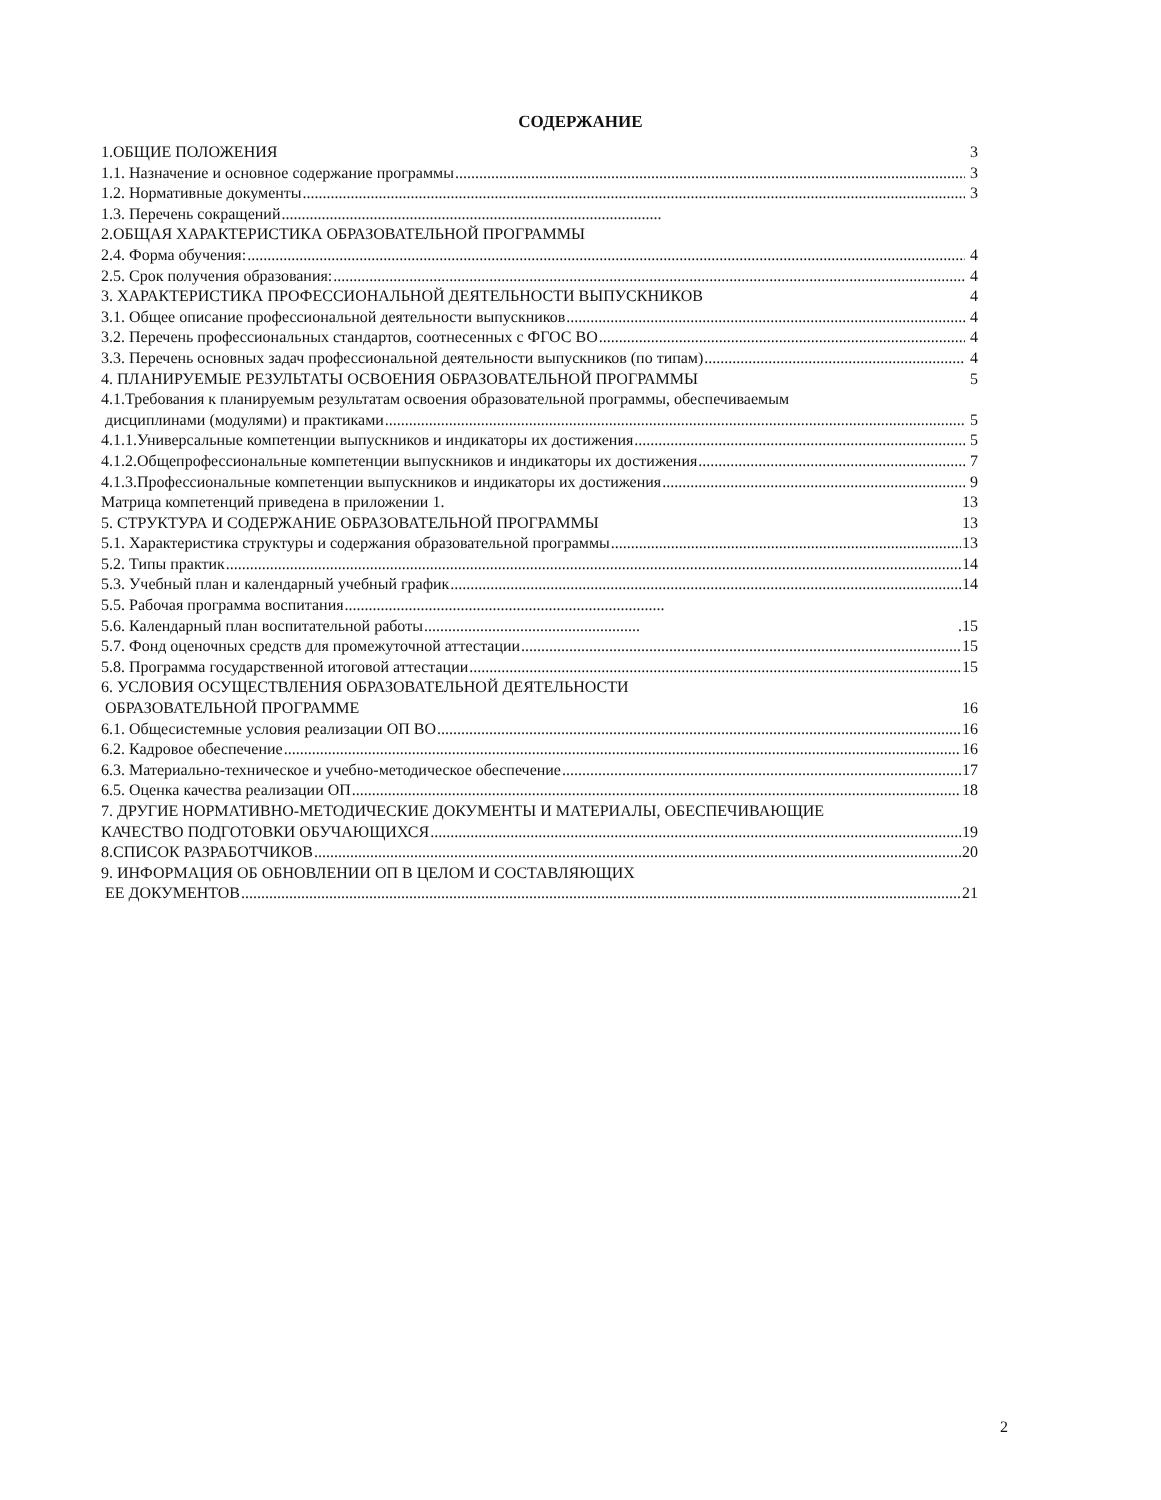СОДЕРЖАНИЕ
1.ОБЩИЕ ПОЛОЖЕНИЯ 3
1.1. Назначение и основное содержание программы 3
1.2. Нормативные документы 3
1.3. Перечень сокращений
2.ОБЩАЯ ХАРАКТЕРИСТИКА ОБРАЗОВАТЕЛЬНОЙ ПРОГРАММЫ
2.4. Форма обучения: 4
2.5. Срок получения образования: 4
3. ХАРАКТЕРИСТИКА ПРОФЕССИОНАЛЬНОЙ ДЕЯТЕЛЬНОСТИ ВЫПУСКНИКОВ 4
3.1. Общее описание профессиональной деятельности выпускников 4
3.2. Перечень профессиональных стандартов, соотнесенных с ФГОС ВО 4
3.3. Перечень основных задач профессиональной деятельности выпускников (по типам) 4
4. ПЛАНИРУЕМЫЕ РЕЗУЛЬТАТЫ ОСВОЕНИЯ ОБРАЗОВАТЕЛЬНОЙ ПРОГРАММЫ 5
4.1.Требования к планируемым результатам освоения образовательной программы, обеспечиваемым
дисциплинами (модулями) и практиками 5
4.1.1.Универсальные компетенции выпускников и индикаторы их достижения 5
4.1.2.Общепрофессиональные компетенции выпускников и индикаторы их достижения 7
4.1.3.Профессиональные компетенции выпускников и индикаторы их достижения 9
Матрица компетенций приведена в приложении 1. 13
5. СТРУКТУРА И СОДЕРЖАНИЕ ОБРАЗОВАТЕЛЬНОЙ ПРОГРАММЫ 13
5.1. Характеристика структуры и содержания образовательной программы 13
5.2. Типы практик 14
5.3. Учебный план и календарный учебный график 14
5.5. Рабочая программа воспитания
5.6. Календарный план воспитательной работы .15
5.7. Фонд оценочных средств для промежуточной аттестации 15
5.8. Программа государственной итоговой аттестации 15
6. УСЛОВИЯ ОСУЩЕСТВЛЕНИЯ ОБРАЗОВАТЕЛЬНОЙ ДЕЯТЕЛЬНОСТИ
ОБРАЗОВАТЕЛЬНОЙ ПРОГРАММЕ 16
6.1. Общесистемные условия реализации ОП ВО 16
6.2. Кадровое обеспечение 16
6.3. Материально-техническое и учебно-методическое обеспечение 17
6.5. Оценка качества реализации ОП 18
7. ДРУГИЕ НОРМАТИВНО-МЕТОДИЧЕСКИЕ ДОКУМЕНТЫ И МАТЕРИАЛЫ, ОБЕСПЕЧИВАЮЩИЕ
КАЧЕСТВО ПОДГОТОВКИ ОБУЧАЮЩИХСЯ 19
8.СПИСОК РАЗРАБОТЧИКОВ 20
9. ИНФОРМАЦИЯ ОБ ОБНОВЛЕНИИ ОП В ЦЕЛОМ И СОСТАВЛЯЮЩИХ
ЕЕ ДОКУМЕНТОВ 21
2